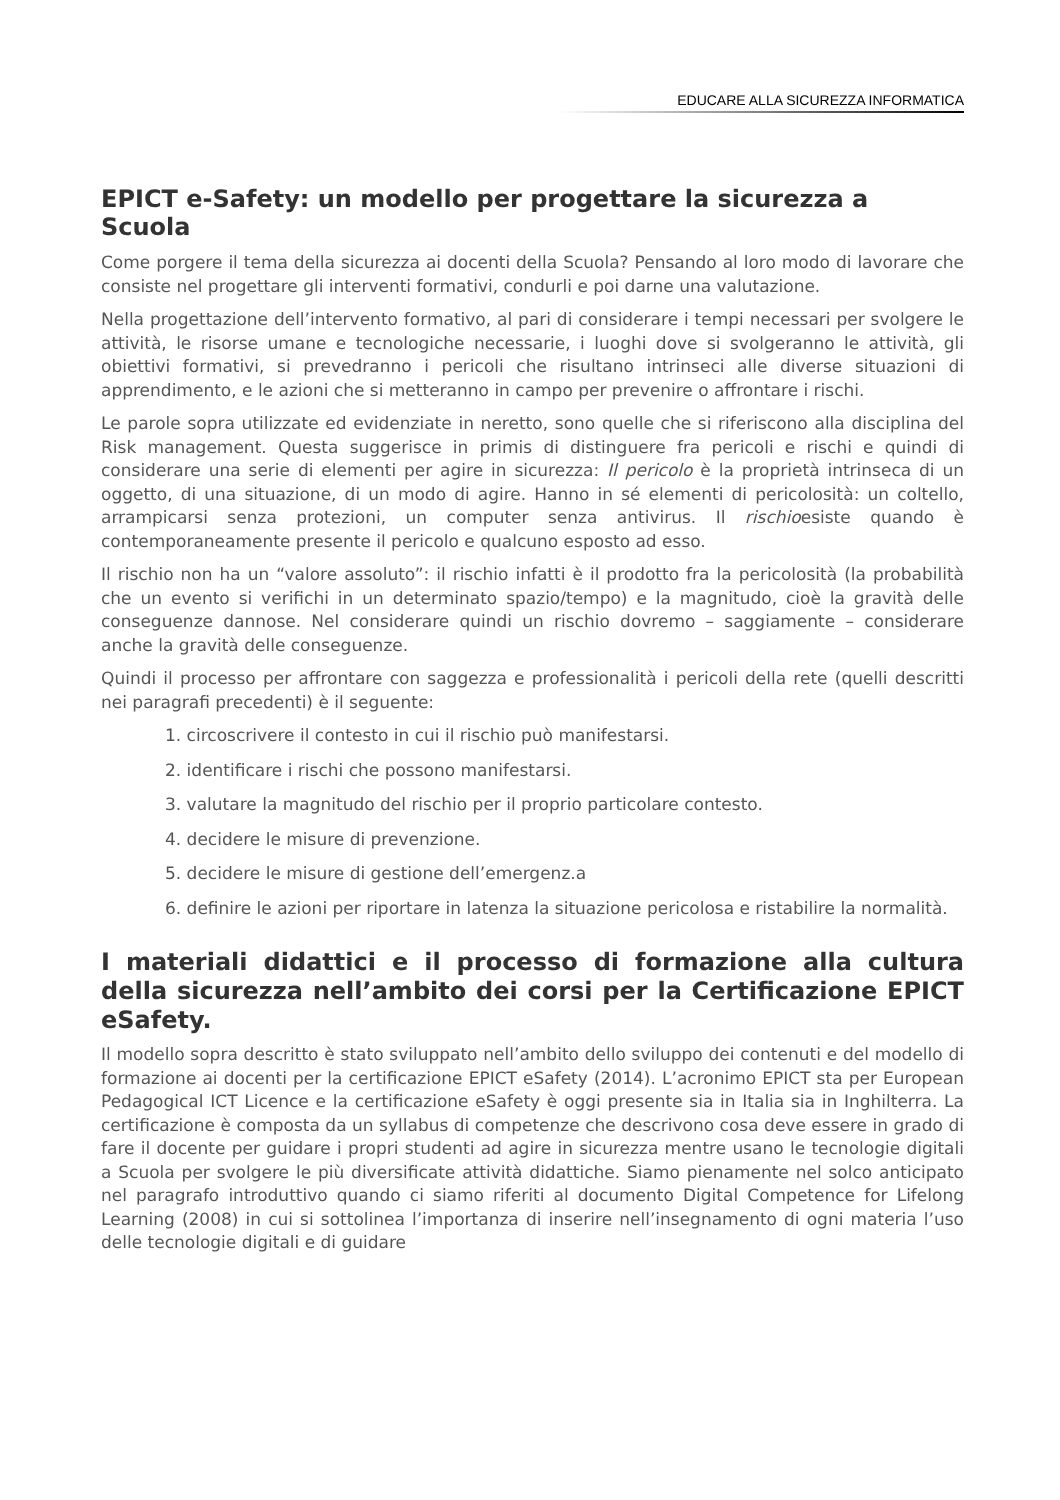EDUCARE ALLA SICUREZZA INFORMATICA
EPICT e-Safety: un modello per progettare la sicurezza a Scuola
Come porgere il tema della sicurezza ai docenti della Scuola? Pensando al loro modo di lavorare che consiste nel progettare gli interventi formativi, condurli e poi darne una valutazione.
Nella progettazione dell’intervento formativo, al pari di considerare i tempi necessari per svolgere le attività, le risorse umane e tecnologiche necessarie, i luoghi dove si svolgeranno le attività, gli obiettivi formativi, si prevedranno i pericoli che risultano intrinseci alle diverse situazioni di apprendimento, e le azioni che si metteranno in campo per prevenire o affrontare i rischi.
Le parole sopra utilizzate ed evidenziate in neretto, sono quelle che si riferiscono alla disciplina del Risk management. Questa suggerisce in primis di distinguere fra pericoli e rischi e quindi di considerare una serie di elementi per agire in sicurezza: Il pericolo è la proprietà intrinseca di un oggetto, di una situazione, di un modo di agire. Hanno in sé elementi di pericolosità: un coltello, arrampicarsi senza protezioni, un computer senza antivirus. Il rischioesiste quando è contemporaneamente presente il pericolo e qualcuno esposto ad esso.
Il rischio non ha un “valore assoluto”: il rischio infatti è il prodotto fra la pericolosità (la probabilità che un evento si verifichi in un determinato spazio/tempo) e la magnitudo, cioè la gravità delle conseguenze dannose. Nel considerare quindi un rischio dovremo – saggiamente – considerare anche la gravità delle conseguenze.
Quindi il processo per affrontare con saggezza e professionalità i pericoli della rete (quelli descritti nei paragrafi precedenti) è il seguente:
1. circoscrivere il contesto in cui il rischio può manifestarsi.
2. identificare i rischi che possono manifestarsi.
3. valutare la magnitudo del rischio per il proprio particolare contesto.
4. decidere le misure di prevenzione.
5. decidere le misure di gestione dell’emergenz.a
6. definire le azioni per riportare in latenza la situazione pericolosa e ristabilire la normalità.
I materiali didattici e il processo di formazione alla cultura della sicurezza nell’ambito dei corsi per la Certificazione EPICT eSafety.
Il modello sopra descritto è stato sviluppato nell’ambito dello sviluppo dei contenuti e del modello di formazione ai docenti per la certificazione EPICT eSafety (2014). L’acronimo EPICT sta per European Pedagogical ICT Licence e la certificazione eSafety è oggi presente sia in Italia sia in Inghilterra. La certificazione è composta da un syllabus di competenze che descrivono cosa deve essere in grado di fare il docente per guidare i propri studenti ad agire in sicurezza mentre usano le tecnologie digitali a Scuola per svolgere le più diversificate attività didattiche. Siamo pienamente nel solco anticipato nel paragrafo introduttivo quando ci siamo riferiti al documento Digital Competence for Lifelong Learning (2008) in cui si sottolinea l’importanza di inserire nell’insegnamento di ogni materia l’uso delle tecnologie digitali e di guidare